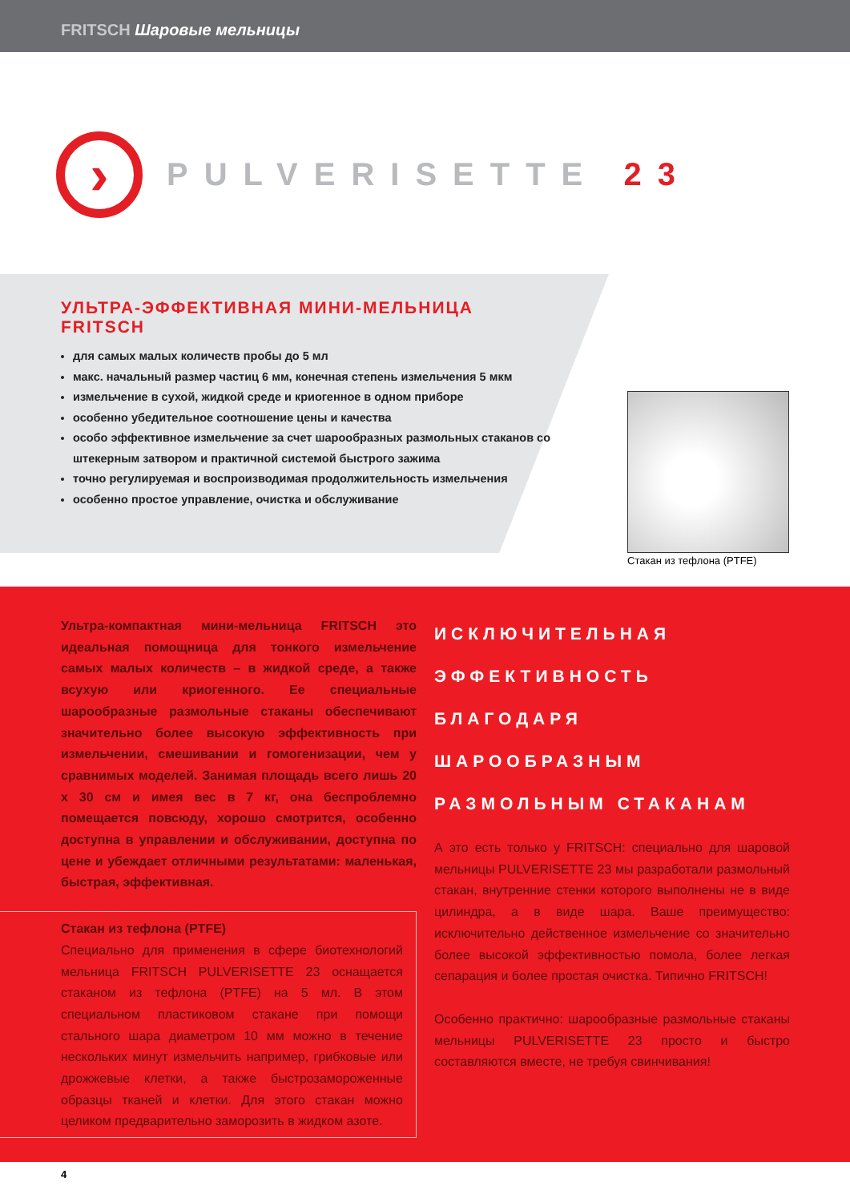FRITSCH Шаровые мельницы
›
PULVERISETTE 23
УЛЬТРА-ЭФФЕКТИВНАЯ МИНИ-МЕЛЬНИЦА FRITSCH
для самых малых количеств пробы до 5 мл
макс. начальный размер частиц 6 мм, конечная степень измельчения 5 мкм
измельчение в сухой, жидкой среде и криогенное в одном приборе
особенно убедительное соотношение цены и качества
особо эффективное измельчение за счет шарообразных размольных стаканов со штекерным затвором и практичной системой быстрого зажима
точно регулируемая и воспроизводимая продолжительность измельчения
особенно простое управление, очистка и обслуживание
Стакан из тефлона (PTFE)
Ультра-компактная мини-мельница FRITSCH это идеальная помощница для тонкого измельчение самых малых количеств – в жидкой среде, а также всухую или криогенного. Ее специальные шарообразные размольные стаканы обеспечивают значительно более высокую эффективность при измельчении, смешивании и гомогенизации, чем у сравнимых моделей. Занимая площадь всего лишь 20 x 30 см и имея вес в 7 кг, она беспроблемно помещается повсюду, хорошо смотрится, особенно доступна в управлении и обслуживании, доступна по цене и убеждает отличными результатами: маленькая, быстрая, эффективная.
Стакан из тефлона (PTFE)
Специально для применения в сфере биотехнологий мельница FRITSCH PULVERISETTE 23 оснащается стаканом из тефлона (PTFE) на 5 мл. В этом специальном пластиковом стакане при помощи стального шара диаметром 10 мм можно в течение нескольких минут измельчить например, грибковые или дрожжевые клетки, а также быстрозамороженные образцы тканей и клетки. Для этого стакан можно целиком предварительно заморозить в жидком азоте.
ИСКЛЮЧИТЕЛЬНАЯ ЭФФЕКТИВНОСТЬ БЛАГОДАРЯ ШАРООБРАЗНЫМ РАЗМОЛЬНЫМ СТАКАНАМ
А это есть только у FRITSCH: специально для шаровой мельницы PULVERISETTE 23 мы разработали размольный стакан, внутренние стенки которого выполнены не в виде цилиндра, а в виде шара. Ваше преимущество: исключительно действенное измельчение со значительно более высокой эффективностью помола, более легкая сепарация и более простая очистка. Типично FRITSCH!
Особенно практично: шарообразные размольные стаканы мельницы PULVERISETTE 23 просто и быстро составляются вместе, не требуя свинчивания!
4